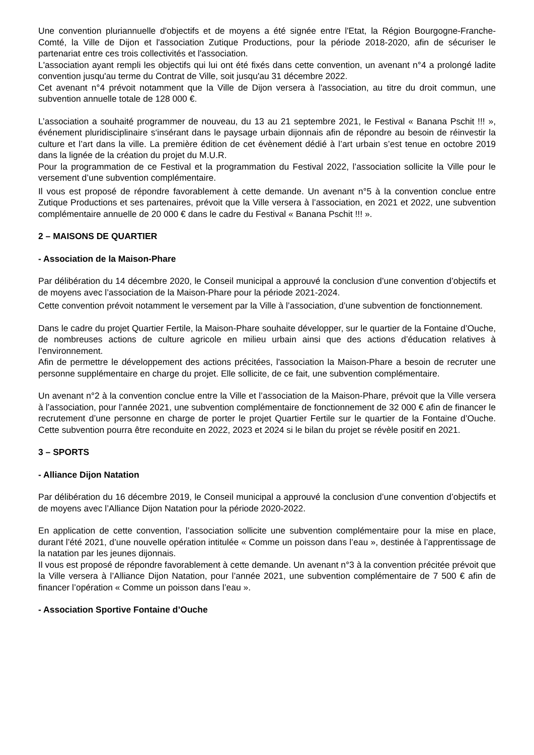Une convention pluriannuelle d'objectifs et de moyens a été signée entre l'Etat, la Région Bourgogne-Franche-Comté, la Ville de Dijon et l'association Zutique Productions, pour la période 2018-2020, afin de sécuriser le partenariat entre ces trois collectivités et l'association.
L'association ayant rempli les objectifs qui lui ont été fixés dans cette convention, un avenant n°4 a prolongé ladite convention jusqu'au terme du Contrat de Ville, soit jusqu'au 31 décembre 2022.
Cet avenant n°4 prévoit notamment que la Ville de Dijon versera à l'association, au titre du droit commun, une subvention annuelle totale de 128 000 €.
L’association a souhaité programmer de nouveau, du 13 au 21 septembre 2021, le Festival « Banana Pschit !!! », événement pluridisciplinaire s‘insérant dans le paysage urbain dijonnais afin de répondre au besoin de réinvestir la culture et l’art dans la ville. La première édition de cet évènement dédié à l’art urbain s’est tenue en octobre 2019 dans la lignée de la création du projet du M.U.R.
Pour la programmation de ce Festival et la programmation du Festival 2022, l’association sollicite la Ville pour le versement d’une subvention complémentaire.
Il vous est proposé de répondre favorablement à cette demande. Un avenant n°5 à la convention conclue entre Zutique Productions et ses partenaires, prévoit que la Ville versera à l’association, en 2021 et 2022, une subvention complémentaire annuelle de 20 000 € dans le cadre du Festival « Banana Pschit !!! ».
2 – MAISONS DE QUARTIER
- Association de la Maison-Phare
Par délibération du 14 décembre 2020, le Conseil municipal a approuvé la conclusion d’une convention d’objectifs et de moyens avec l’association de la Maison-Phare pour la période 2021-2024.
Cette convention prévoit notamment le versement par la Ville à l’association, d’une subvention de fonctionnement.
Dans le cadre du projet Quartier Fertile, la Maison-Phare souhaite développer, sur le quartier de la Fontaine d’Ouche, de nombreuses actions de culture agricole en milieu urbain ainsi que des actions d’éducation relatives à l’environnement.
Afin de permettre le développement des actions précitées, l'association la Maison-Phare a besoin de recruter une personne supplémentaire en charge du projet. Elle sollicite, de ce fait, une subvention complémentaire.
Un avenant n°2 à la convention conclue entre la Ville et l’association de la Maison-Phare, prévoit que la Ville versera à l’association, pour l’année 2021, une subvention complémentaire de fonctionnement de 32 000 € afin de financer le recrutement d’une personne en charge de porter le projet Quartier Fertile sur le quartier de la Fontaine d’Ouche. Cette subvention pourra être reconduite en 2022, 2023 et 2024 si le bilan du projet se révèle positif en 2021.
3 – SPORTS
- Alliance Dijon Natation
Par délibération du 16 décembre 2019, le Conseil municipal a approuvé la conclusion d’une convention d’objectifs et de moyens avec l’Alliance Dijon Natation pour la période 2020-2022.
En application de cette convention, l’association sollicite une subvention complémentaire pour la mise en place, durant l’été 2021, d’une nouvelle opération intitulée « Comme un poisson dans l’eau », destinée à l’apprentissage de la natation par les jeunes dijonnais.
Il vous est proposé de répondre favorablement à cette demande. Un avenant n°3 à la convention précitée prévoit que la Ville versera à l’Alliance Dijon Natation, pour l’année 2021, une subvention complémentaire de 7 500 € afin de financer l’opération « Comme un poisson dans l’eau ».
- Association Sportive Fontaine d’Ouche